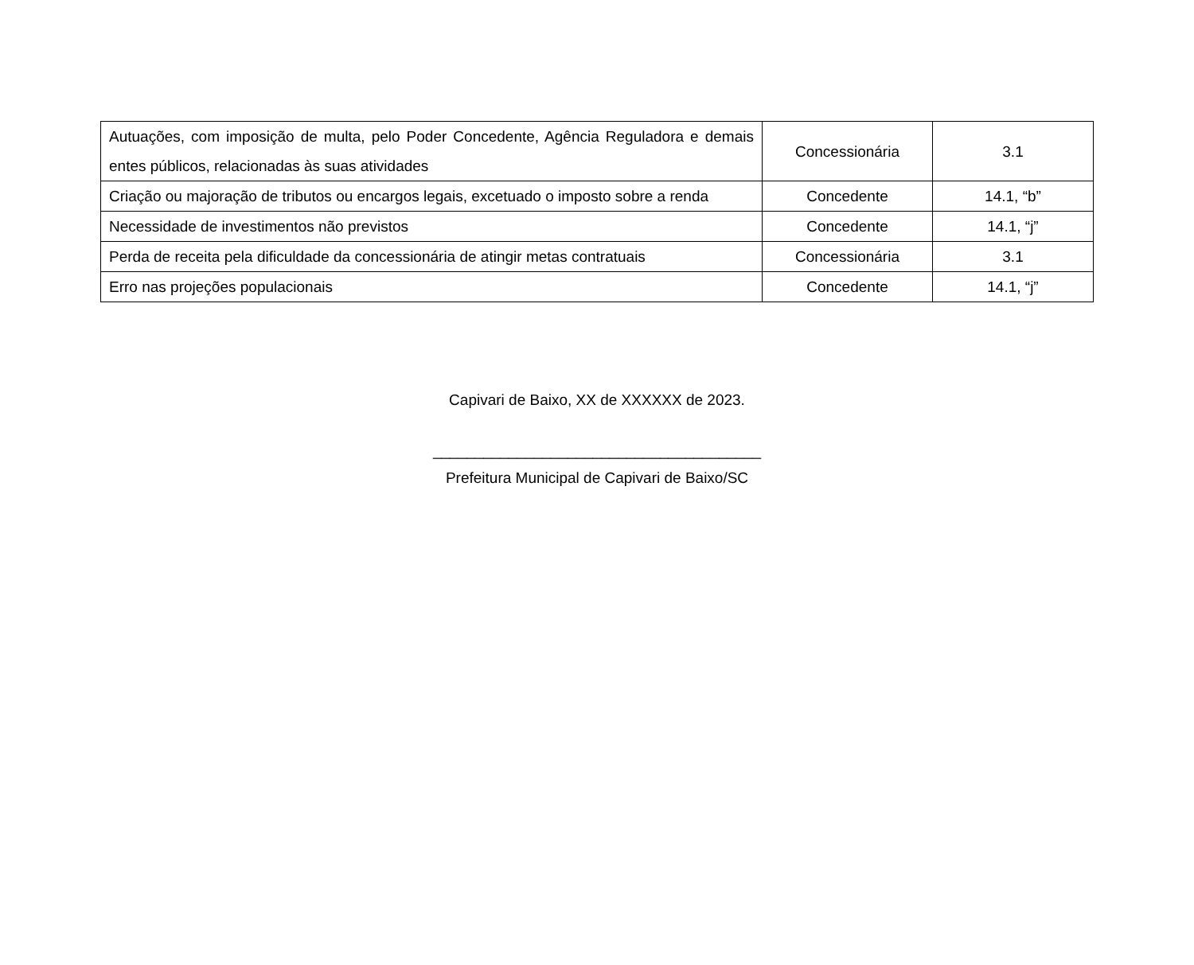| Autuações, com imposição de multa, pelo Poder Concedente, Agência Reguladora e demais entes públicos, relacionadas às suas atividades | Concessionária | 3.1 |
| Criação ou majoração de tributos ou encargos legais, excetuado o imposto sobre a renda | Concedente | 14.1, “b” |
| Necessidade de investimentos não previstos | Concedente | 14.1, “j” |
| Perda de receita pela dificuldade da concessionária de atingir metas contratuais | Concessionária | 3.1 |
| Erro nas projeções populacionais | Concedente | 14.1, “j” |
Capivari de Baixo, XX de XXXXXX de 2023.
_______________________________________
Prefeitura Municipal de Capivari de Baixo/SC